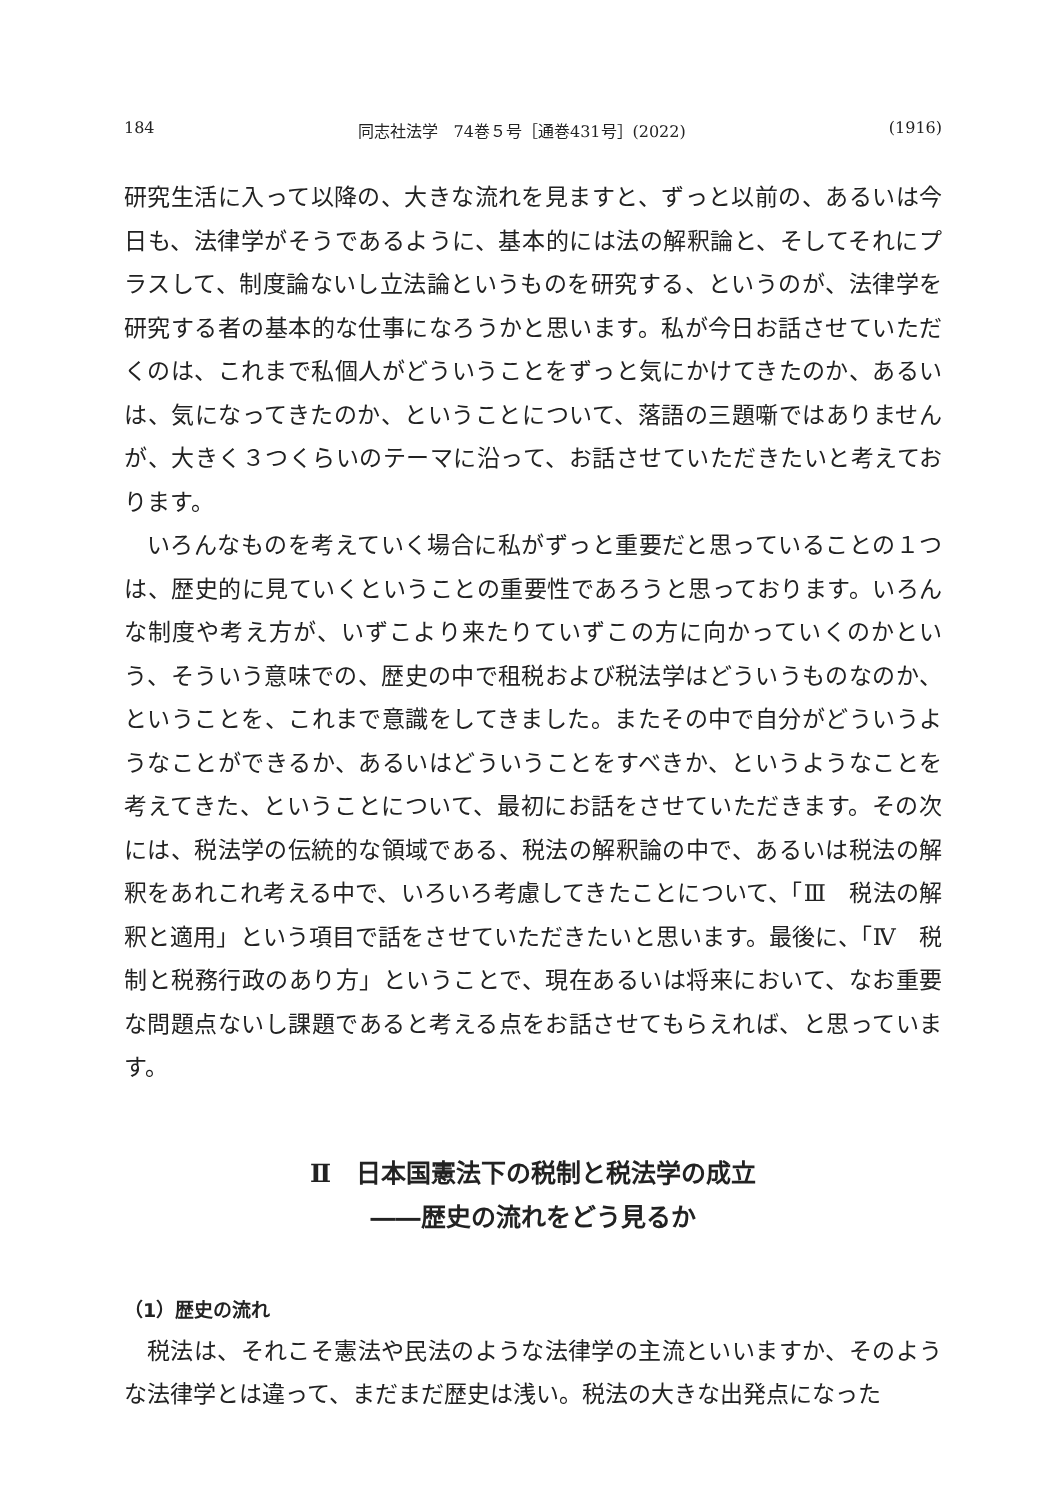184 同志社法学　74巻５号［通巻431号］(2022) (1916)
研究生活に入って以降の、大きな流れを見ますと、ずっと以前の、あるいは今日も、法律学がそうであるように、基本的には法の解釈論と、そしてそれにプラスして、制度論ないし立法論というものを研究する、というのが、法律学を研究する者の基本的な仕事になろうかと思います。私が今日お話させていただくのは、これまで私個人がどういうことをずっと気にかけてきたのか、あるいは、気になってきたのか、ということについて、落語の三題噺ではありませんが、大きく３つくらいのテーマに沿って、お話させていただきたいと考えております。
いろんなものを考えていく場合に私がずっと重要だと思っていることの１つは、歴史的に見ていくということの重要性であろうと思っております。いろんな制度や考え方が、いずこより来たりていずこの方に向かっていくのかという、そういう意味での、歴史の中で租税および税法学はどういうものなのか、ということを、これまで意識をしてきました。またその中で自分がどういうようなことができるか、あるいはどういうことをすべきか、というようなことを考えてきた、ということについて、最初にお話をさせていただきます。その次には、税法学の伝統的な領域である、税法の解釈論の中で、あるいは税法の解釈をあれこれ考える中で、いろいろ考慮してきたことについて、「Ⅲ　税法の解釈と適用」という項目で話をさせていただきたいと思います。最後に、「Ⅳ　税制と税務行政のあり方」ということで、現在あるいは将来において、なお重要な問題点ないし課題であると考える点をお話させてもらえれば、と思っています。
Ⅱ　日本国憲法下の税制と税法学の成立
――歴史の流れをどう見るか
（1）歴史の流れ
税法は、それこそ憲法や民法のような法律学の主流といいますか、そのような法律学とは違って、まだまだ歴史は浅い。税法の大きな出発点になった